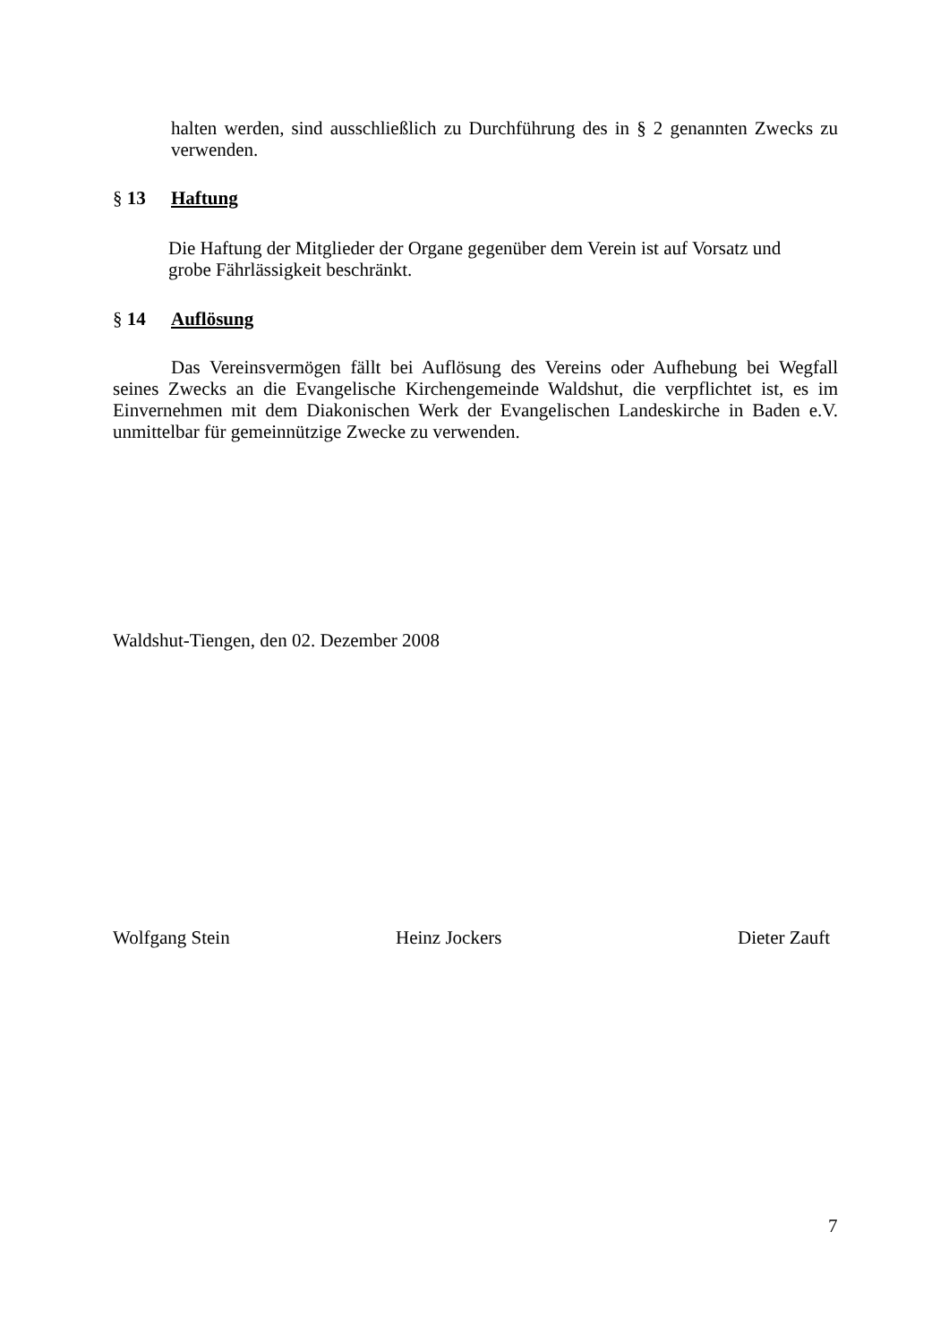halten werden, sind ausschließlich zu Durchführung des in § 2 genannten Zwecks zu verwenden.
§ 13 Haftung
Die Haftung der Mitglieder der Organe gegenüber dem Verein ist auf Vorsatz und
grobe Fährlässigkeit beschränkt.
§ 14 Auflösung
Das Vereinsvermögen fällt bei Auflösung des Vereins oder Aufhebung bei Wegfall seines Zwecks an die Evangelische Kirchengemeinde Waldshut, die verpflichtet ist, es im Einvernehmen mit dem Diakonischen Werk der Evangelischen Landeskirche in Baden e.V. unmittelbar für gemeinnützige Zwecke zu verwenden.
Waldshut-Tiengen, den 02. Dezember 2008
Wolfgang Stein Heinz Jockers Dieter Zauft
7